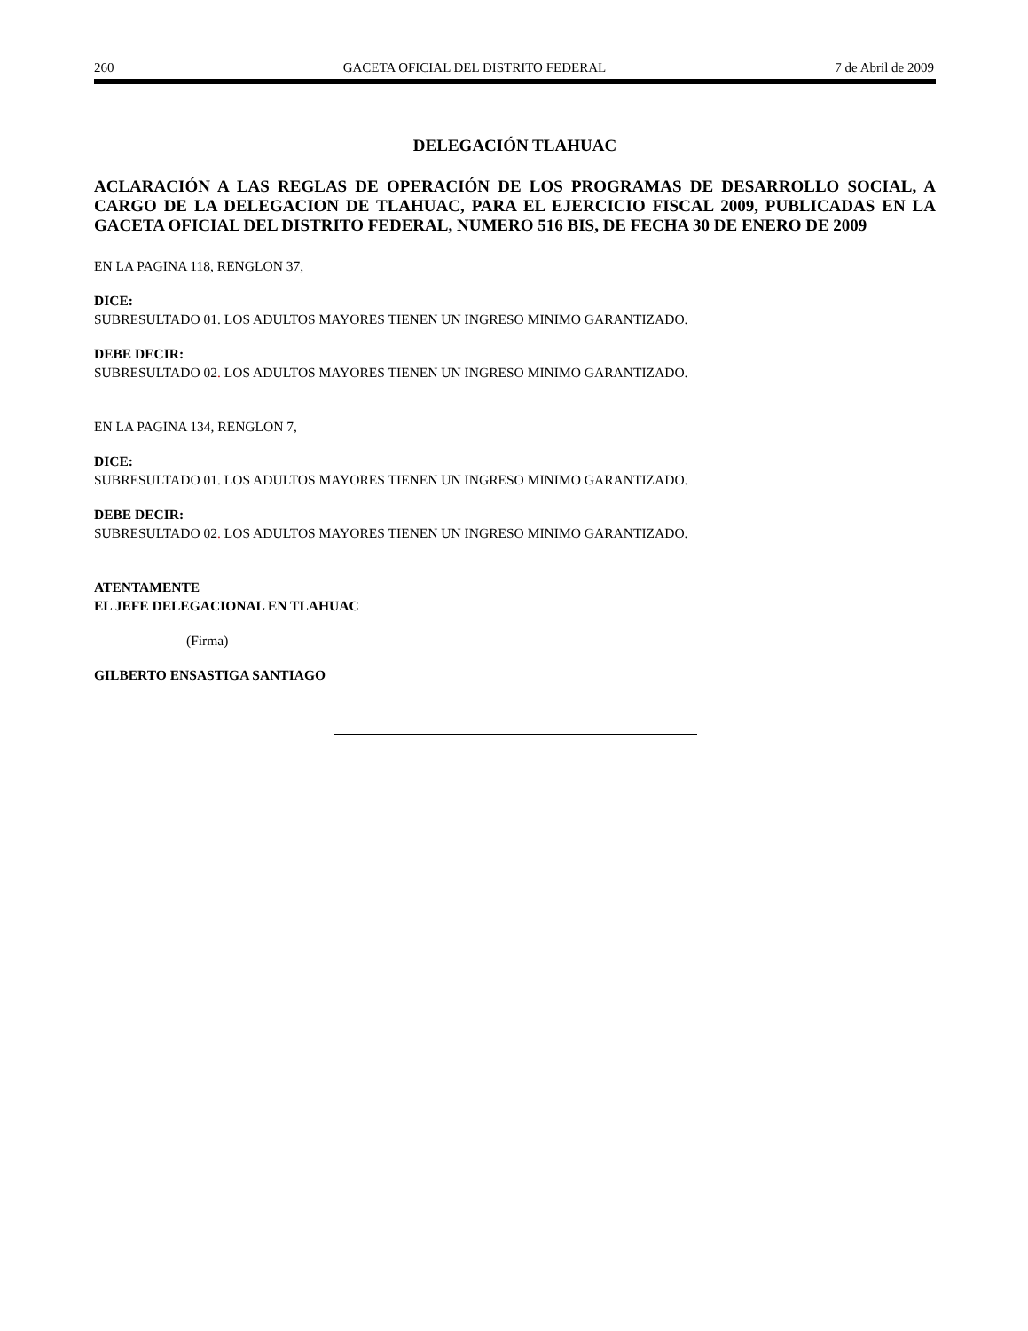260 GACETA OFICIAL DEL DISTRITO FEDERAL 7 de Abril de 2009
DELEGACIÓN TLAHUAC
ACLARACIÓN A LAS REGLAS DE OPERACIÓN DE LOS PROGRAMAS DE DESARROLLO SOCIAL, A CARGO DE LA DELEGACION DE TLAHUAC, PARA EL EJERCICIO FISCAL 2009, PUBLICADAS EN LA GACETA OFICIAL DEL DISTRITO FEDERAL, NUMERO 516 BIS, DE FECHA 30 DE ENERO DE 2009
EN LA PAGINA 118, RENGLON 37,
DICE:
SUBRESULTADO 01. LOS ADULTOS MAYORES TIENEN UN INGRESO MINIMO GARANTIZADO.
DEBE DECIR:
SUBRESULTADO 02. LOS ADULTOS MAYORES TIENEN UN INGRESO MINIMO GARANTIZADO.
EN LA PAGINA 134, RENGLON 7,
DICE:
SUBRESULTADO 01. LOS ADULTOS MAYORES TIENEN UN INGRESO MINIMO GARANTIZADO.
DEBE DECIR:
SUBRESULTADO 02. LOS ADULTOS MAYORES TIENEN UN INGRESO MINIMO GARANTIZADO.
ATENTAMENTE
EL JEFE DELEGACIONAL EN TLAHUAC
(Firma)
GILBERTO ENSASTIGA SANTIAGO